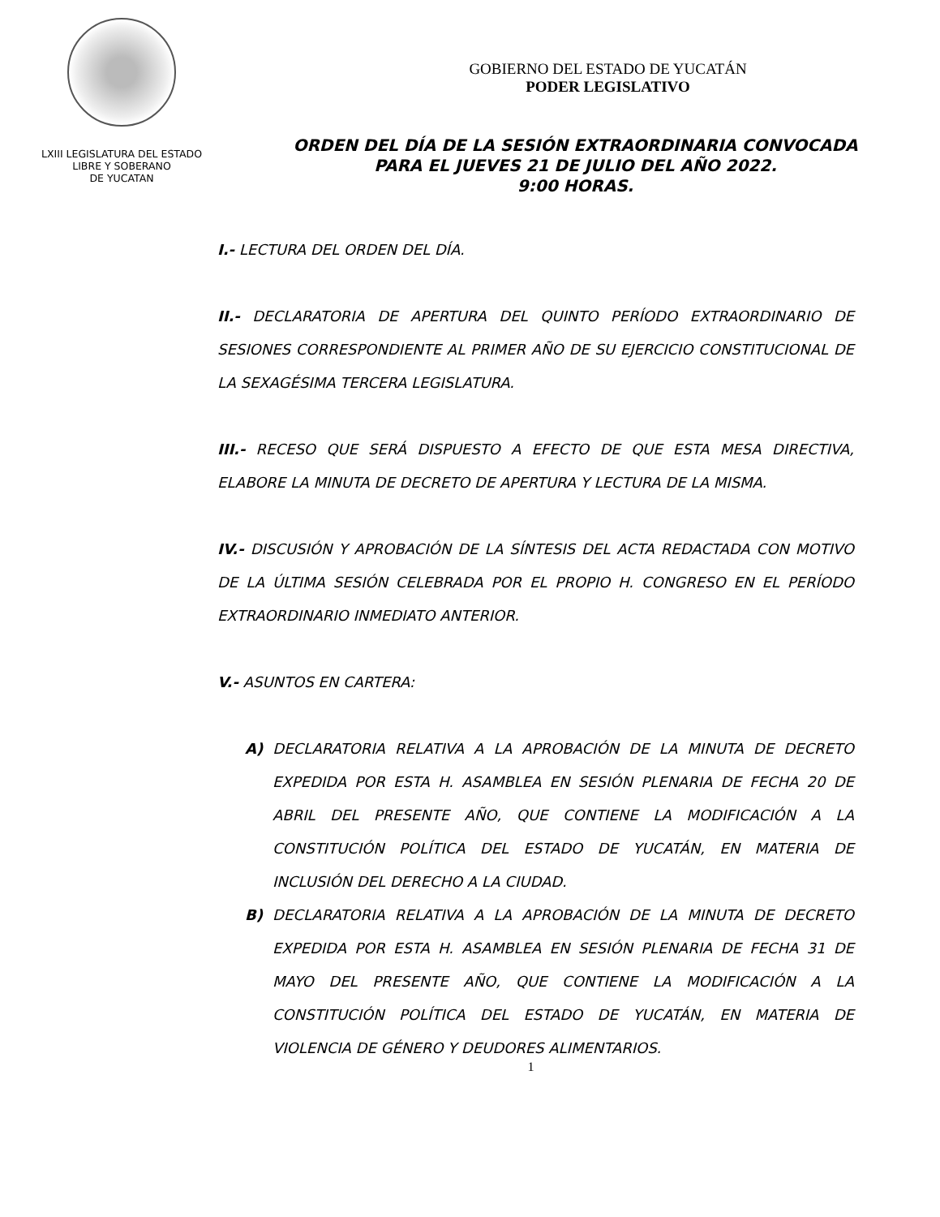LXIII LEGISLATURA DEL ESTADO
LIBRE Y SOBERANO
DE YUCATAN
GOBIERNO DEL ESTADO DE YUCATÁN
PODER LEGISLATIVO
ORDEN DEL DÍA DE LA SESIÓN EXTRAORDINARIA CONVOCADA
PARA EL JUEVES 21 DE JULIO DEL AÑO 2022.
9:00 HORAS.
I.- LECTURA DEL ORDEN DEL DÍA.
II.- DECLARATORIA DE APERTURA DEL QUINTO PERÍODO EXTRAORDINARIO DE SESIONES CORRESPONDIENTE AL PRIMER AÑO DE SU EJERCICIO CONSTITUCIONAL DE LA SEXAGÉSIMA TERCERA LEGISLATURA.
III.- RECESO QUE SERÁ DISPUESTO A EFECTO DE QUE ESTA MESA DIRECTIVA, ELABORE LA MINUTA DE DECRETO DE APERTURA Y LECTURA DE LA MISMA.
IV.- DISCUSIÓN Y APROBACIÓN DE LA SÍNTESIS DEL ACTA REDACTADA CON MOTIVO DE LA ÚLTIMA SESIÓN CELEBRADA POR EL PROPIO H. CONGRESO EN EL PERÍODO EXTRAORDINARIO INMEDIATO ANTERIOR.
V.- ASUNTOS EN CARTERA:
A) DECLARATORIA RELATIVA A LA APROBACIÓN DE LA MINUTA DE DECRETO EXPEDIDA POR ESTA H. ASAMBLEA EN SESIÓN PLENARIA DE FECHA 20 DE ABRIL DEL PRESENTE AÑO, QUE CONTIENE LA MODIFICACIÓN A LA CONSTITUCIÓN POLÍTICA DEL ESTADO DE YUCATÁN, EN MATERIA DE INCLUSIÓN DEL DERECHO A LA CIUDAD.
B) DECLARATORIA RELATIVA A LA APROBACIÓN DE LA MINUTA DE DECRETO EXPEDIDA POR ESTA H. ASAMBLEA EN SESIÓN PLENARIA DE FECHA 31 DE MAYO DEL PRESENTE AÑO, QUE CONTIENE LA MODIFICACIÓN A LA CONSTITUCIÓN POLÍTICA DEL ESTADO DE YUCATÁN, EN MATERIA DE VIOLENCIA DE GÉNERO Y DEUDORES ALIMENTARIOS.
1